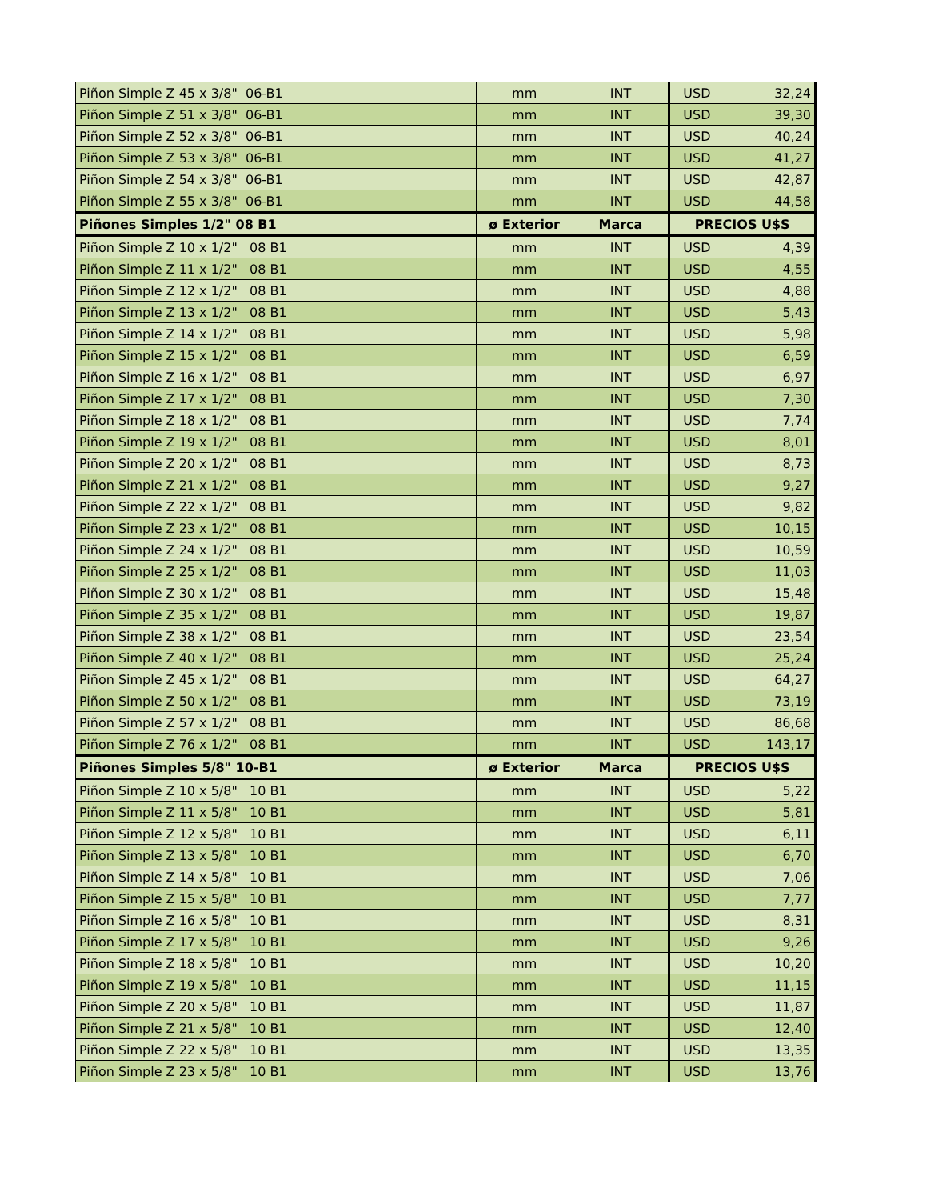| Piñon Simple Z 45 x 3/8" 06-B1 | mm | INT | USD | 32,24 |
| Piñon Simple Z 51 x 3/8" 06-B1 | mm | INT | USD | 39,30 |
| Piñon Simple Z 52 x 3/8" 06-B1 | mm | INT | USD | 40,24 |
| Piñon Simple Z 53 x 3/8" 06-B1 | mm | INT | USD | 41,27 |
| Piñon Simple Z 54 x 3/8" 06-B1 | mm | INT | USD | 42,87 |
| Piñon Simple Z 55 x 3/8" 06-B1 | mm | INT | USD | 44,58 |
| Piñones Simples 1/2" 08 B1 | ø Exterior | Marca | PRECIOS U$S | |
| Piñon Simple Z 10 x 1/2" 08 B1 | mm | INT | USD | 4,39 |
| Piñon Simple Z 11 x 1/2" 08 B1 | mm | INT | USD | 4,55 |
| Piñon Simple Z 12 x 1/2" 08 B1 | mm | INT | USD | 4,88 |
| Piñon Simple Z 13 x 1/2" 08 B1 | mm | INT | USD | 5,43 |
| Piñon Simple Z 14 x 1/2" 08 B1 | mm | INT | USD | 5,98 |
| Piñon Simple Z 15 x 1/2" 08 B1 | mm | INT | USD | 6,59 |
| Piñon Simple Z 16 x 1/2" 08 B1 | mm | INT | USD | 6,97 |
| Piñon Simple Z 17 x 1/2" 08 B1 | mm | INT | USD | 7,30 |
| Piñon Simple Z 18 x 1/2" 08 B1 | mm | INT | USD | 7,74 |
| Piñon Simple Z 19 x 1/2" 08 B1 | mm | INT | USD | 8,01 |
| Piñon Simple Z 20 x 1/2" 08 B1 | mm | INT | USD | 8,73 |
| Piñon Simple Z 21 x 1/2" 08 B1 | mm | INT | USD | 9,27 |
| Piñon Simple Z 22 x 1/2" 08 B1 | mm | INT | USD | 9,82 |
| Piñon Simple Z 23 x 1/2" 08 B1 | mm | INT | USD | 10,15 |
| Piñon Simple Z 24 x 1/2" 08 B1 | mm | INT | USD | 10,59 |
| Piñon Simple Z 25 x 1/2" 08 B1 | mm | INT | USD | 11,03 |
| Piñon Simple Z 30 x 1/2" 08 B1 | mm | INT | USD | 15,48 |
| Piñon Simple Z 35 x 1/2" 08 B1 | mm | INT | USD | 19,87 |
| Piñon Simple Z 38 x 1/2" 08 B1 | mm | INT | USD | 23,54 |
| Piñon Simple Z 40 x 1/2" 08 B1 | mm | INT | USD | 25,24 |
| Piñon Simple Z 45 x 1/2" 08 B1 | mm | INT | USD | 64,27 |
| Piñon Simple Z 50 x 1/2" 08 B1 | mm | INT | USD | 73,19 |
| Piñon Simple Z 57 x 1/2" 08 B1 | mm | INT | USD | 86,68 |
| Piñon Simple Z 76 x 1/2" 08 B1 | mm | INT | USD | 143,17 |
| Piñones Simples 5/8" 10-B1 | ø Exterior | Marca | PRECIOS U$S | |
| Piñon Simple Z 10 x 5/8" 10 B1 | mm | INT | USD | 5,22 |
| Piñon Simple Z 11 x 5/8" 10 B1 | mm | INT | USD | 5,81 |
| Piñon Simple Z 12 x 5/8" 10 B1 | mm | INT | USD | 6,11 |
| Piñon Simple Z 13 x 5/8" 10 B1 | mm | INT | USD | 6,70 |
| Piñon Simple Z 14 x 5/8" 10 B1 | mm | INT | USD | 7,06 |
| Piñon Simple Z 15 x 5/8" 10 B1 | mm | INT | USD | 7,77 |
| Piñon Simple Z 16 x 5/8" 10 B1 | mm | INT | USD | 8,31 |
| Piñon Simple Z 17 x 5/8" 10 B1 | mm | INT | USD | 9,26 |
| Piñon Simple Z 18 x 5/8" 10 B1 | mm | INT | USD | 10,20 |
| Piñon Simple Z 19 x 5/8" 10 B1 | mm | INT | USD | 11,15 |
| Piñon Simple Z 20 x 5/8" 10 B1 | mm | INT | USD | 11,87 |
| Piñon Simple Z 21 x 5/8" 10 B1 | mm | INT | USD | 12,40 |
| Piñon Simple Z 22 x 5/8" 10 B1 | mm | INT | USD | 13,35 |
| Piñon Simple Z 23 x 5/8" 10 B1 | mm | INT | USD | 13,76 |